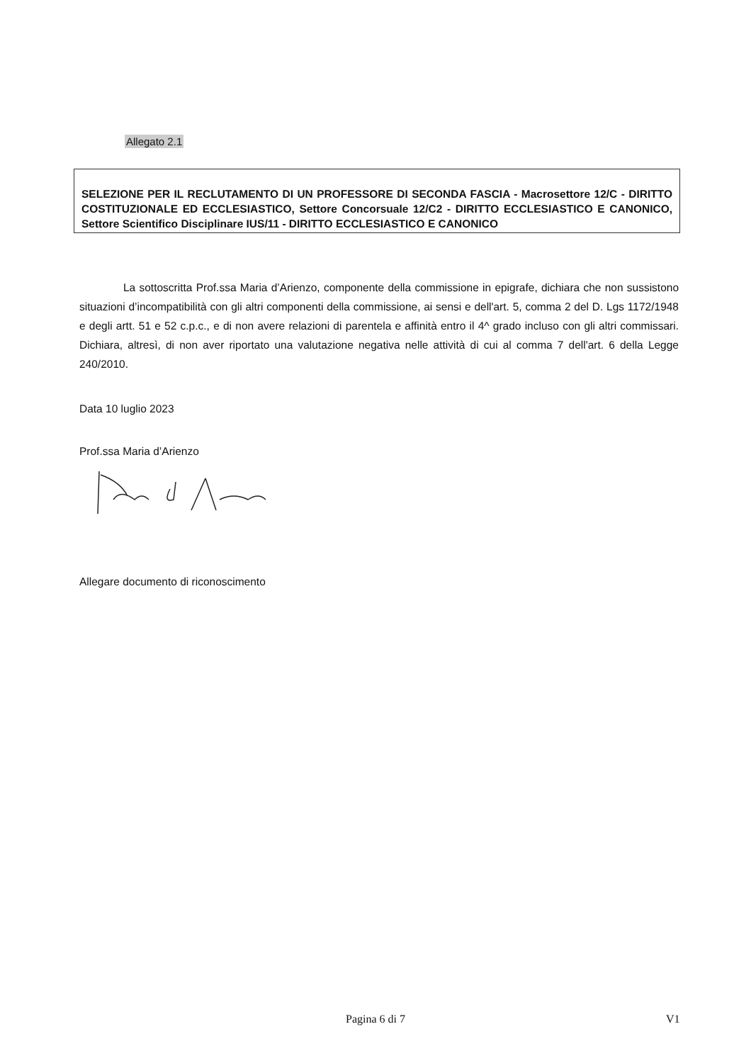Allegato 2.1
SELEZIONE PER IL RECLUTAMENTO DI UN PROFESSORE DI SECONDA FASCIA - Macrosettore 12/C - DIRITTO COSTITUZIONALE ED ECCLESIASTICO, Settore Concorsuale 12/C2 - DIRITTO ECCLESIASTICO E CANONICO, Settore Scientifico Disciplinare IUS/11 - DIRITTO ECCLESIASTICO E CANONICO
La sottoscritta Prof.ssa Maria d’Arienzo, componente della commissione in epigrafe, dichiara che non sussistono situazioni d’incompatibilità con gli altri componenti della commissione, ai sensi e dell'art. 5, comma 2 del D. Lgs 1172/1948 e degli artt. 51 e 52 c.p.c., e di non avere relazioni di parentela e affinità entro il 4^ grado incluso con gli altri commissari. Dichiara, altresì, di non aver riportato una valutazione negativa nelle attività di cui al comma 7 dell'art. 6 della Legge 240/2010.
Data 10 luglio 2023
Prof.ssa Maria d’Arienzo
Allegare documento di riconoscimento
Pagina 6 di 7 V1